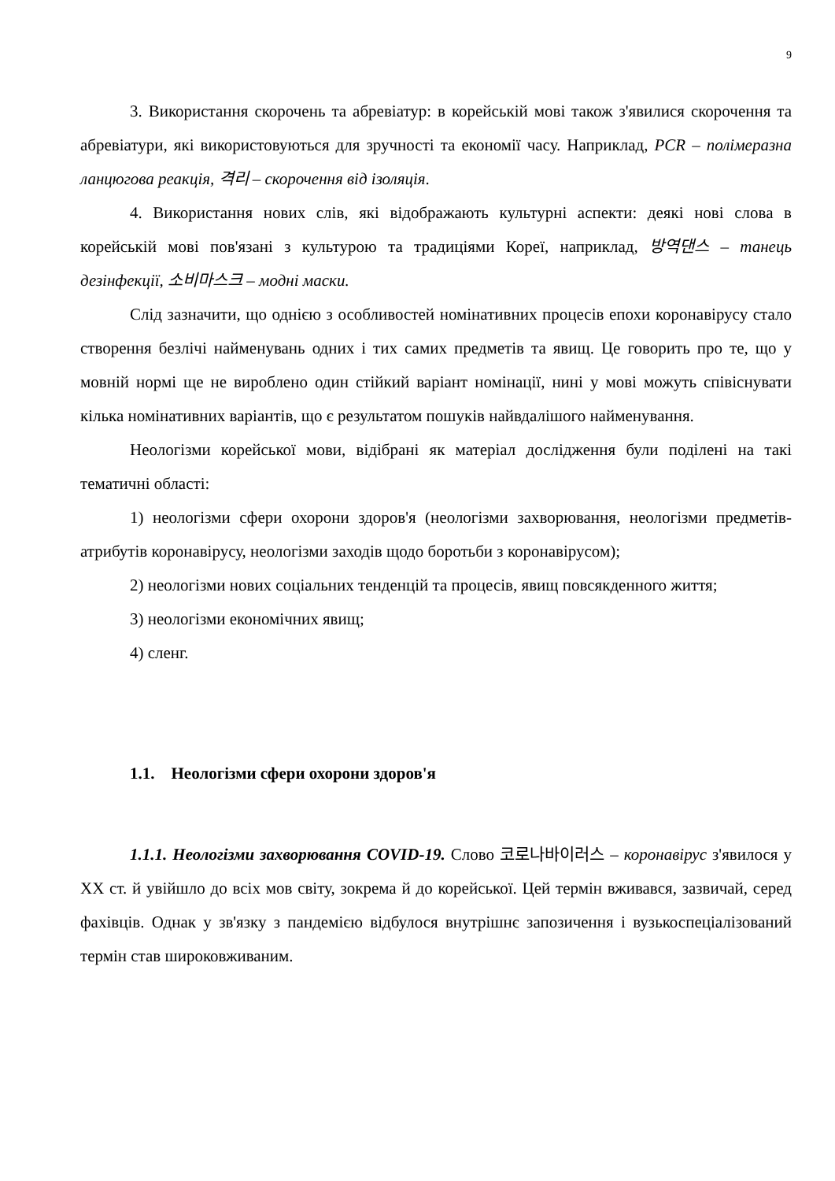9
3. Використання скорочень та абревіатур: в корейській мові також з'явилися скорочення та абревіатури, які використовуються для зручності та економії часу. Наприклад, PCR – полімеразна ланцюгова реакція, 격리 – скорочення від ізоляція.
4. Використання нових слів, які відображають культурні аспекти: деякі нові слова в корейській мові пов'язані з культурою та традиціями Кореї, наприклад, 방역댄스 – танець дезінфекції, 소비마스크 – модні маски.
Слід зазначити, що однією з особливостей номінативних процесів епохи коронавірусу стало створення безлічі найменувань одних і тих самих предметів та явищ. Це говорить про те, що у мовній нормі ще не вироблено один стійкий варіант номінації, нині у мові можуть співіснувати кілька номінативних варіантів, що є результатом пошуків найвдалішого найменування.
Неологізми корейської мови, відібрані як матеріал дослідження були поділені на такі тематичні області:
1) неологізми сфери охорони здоров'я (неологізми захворювання, неологізми предметів-атрибутів коронавірусу, неологізми заходів щодо боротьби з коронавірусом);
2) неологізми нових соціальних тенденцій та процесів, явищ повсякденного життя;
3) неологізми економічних явищ;
4) сленг.
1.1. Неологізми сфери охорони здоров'я
1.1.1. Неологізми захворювання COVID-19. Слово 코로나바이러스 – коронавірус з'явилося у XX ст. й увійшло до всіх мов світу, зокрема й до корейської. Цей термін вживався, зазвичай, серед фахівців. Однак у зв'язку з пандемією відбулося внутрішнє запозичення і вузькоспеціалізований термін став широковживаним.